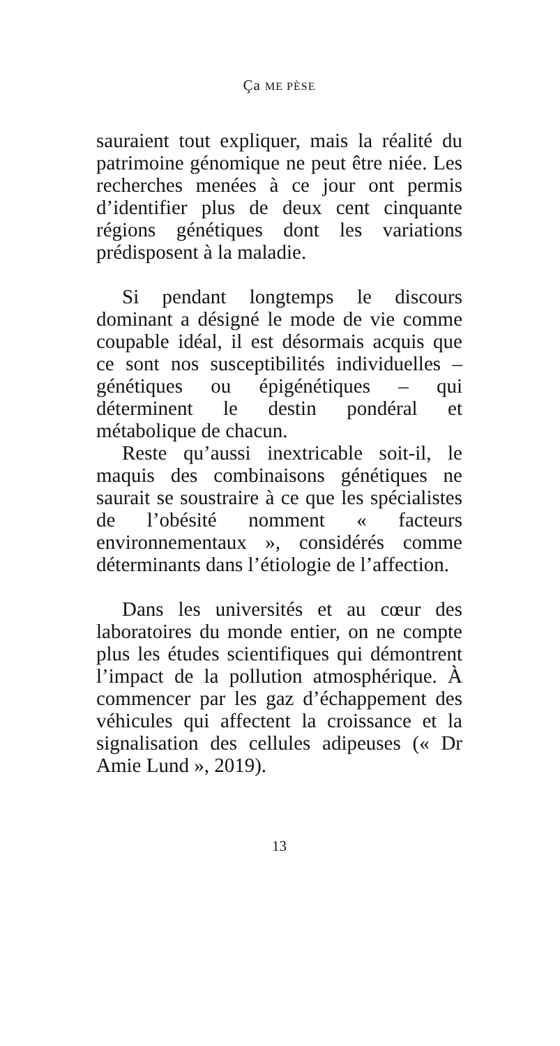Ça ME PÈSE
sauraient tout expliquer, mais la réalité du patrimoine génomique ne peut être niée. Les recherches menées à ce jour ont permis d’identifier plus de deux cent cinquante régions génétiques dont les variations prédisposent à la maladie.
Si pendant longtemps le discours dominant a désigné le mode de vie comme coupable idéal, il est désormais acquis que ce sont nos susceptibilités individuelles – génétiques ou épigénétiques – qui déterminent le destin pondéral et métabolique de chacun.
Reste qu’aussi inextricable soit-il, le maquis des combinaisons génétiques ne saurait se soustraire à ce que les spécialistes de l’obésité nomment « facteurs environnementaux », considérés comme déterminants dans l’étiologie de l’affection.
Dans les universités et au cœur des laboratoires du monde entier, on ne compte plus les études scientifiques qui démontrent l’impact de la pollution atmosphérique. À commencer par les gaz d’échappement des véhicules qui affectent la croissance et la signalisation des cellules adipeuses (« Dr Amie Lund », 2019).
13